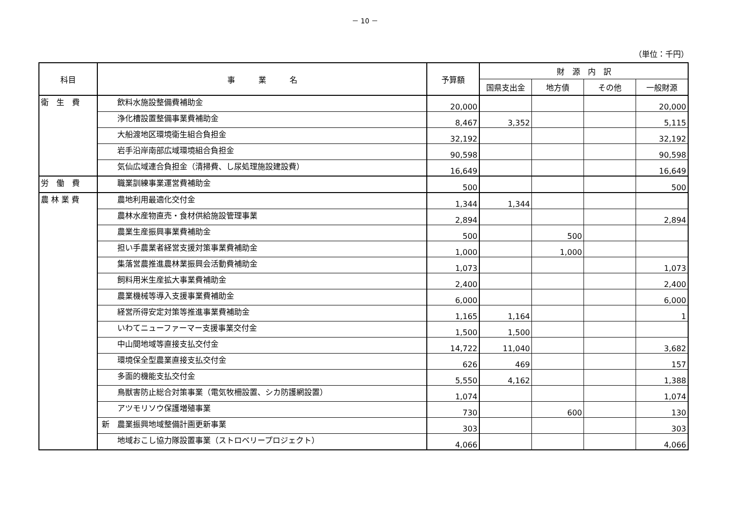－ 10 －
（単位：千円）
| 科目 | 事 業 名 | 予算額 | 財 源 内 訳 | | | |
| --- | --- | --- | --- | --- | --- | --- |
| | | | 国県支出金 | 地方債 | その他 | 一般財源 |
| 衛 生 費 | 飲料水施設整備費補助金 | 20,000 | | | | 20,000 |
| | 浄化槽設置整備事業費補助金 | 8,467 | 3,352 | | | 5,115 |
| | 大船渡地区環境衛生組合負担金 | 32,192 | | | | 32,192 |
| | 岩手沿岸南部広域環境組合負担金 | 90,598 | | | | 90,598 |
| | 気仙広域連合負担金（清掃費、し尿処理施設建設費） | 16,649 | | | | 16,649 |
| 労 働 費 | 職業訓練事業運営費補助金 | 500 | | | | 500 |
| 農 林 業 費 | 農地利用最適化交付金 | 1,344 | 1,344 | | | |
| | 農林水産物直売・食材供給施設管理事業 | 2,894 | | | | 2,894 |
| | 農業生産振興事業費補助金 | 500 | | 500 | | |
| | 担い手農業者経営支援対策事業費補助金 | 1,000 | | 1,000 | | |
| | 集落営農推進農林業振興会活動費補助金 | 1,073 | | | | 1,073 |
| | 飼料用米生産拡大事業費補助金 | 2,400 | | | | 2,400 |
| | 農業機械等導入支援事業費補助金 | 6,000 | | | | 6,000 |
| | 経営所得安定対策等推進事業費補助金 | 1,165 | 1,164 | | | 1 |
| | いわてニューファーマー支援事業交付金 | 1,500 | 1,500 | | | |
| | 中山間地域等直接支払交付金 | 14,722 | 11,040 | | | 3,682 |
| | 環境保全型農業直接支払交付金 | 626 | 469 | | | 157 |
| | 多面的機能支払交付金 | 5,550 | 4,162 | | | 1,388 |
| | 鳥獣害防止総合対策事業（電気牧柵設置、シカ防護網設置） | 1,074 | | | | 1,074 |
| | アツモリソウ保護増殖事業 | 730 | | 600 | | 130 |
| | 新 農業振興地域整備計画更新事業 | 303 | | | | 303 |
| | 地域おこし協力隊設置事業（ストロベリープロジェクト） | 4,066 | | | | 4,066 |